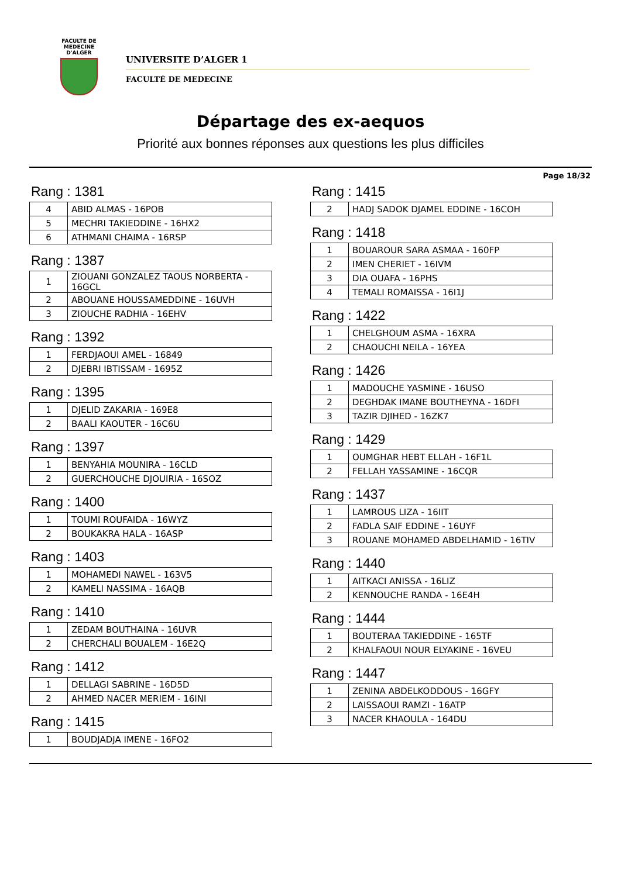FACULTE DE MEDECINE
D'ALGER
UNIVERSITE D’ALGER 1
FACULTÉ DE MEDECINE
Départage des ex-aequos
Priorité aux bonnes réponses aux questions les plus difficiles
Page 18/32
Rang : 1381
| 4 | ABID ALMAS - 16POB |
| 5 | MECHRI TAKIEDDINE - 16HX2 |
| 6 | ATHMANI CHAIMA - 16RSP |
Rang : 1387
| 1 | ZIOUANI GONZALEZ TAOUS NORBERTA - 16GCL |
| 2 | ABOUANE HOUSSAMEDDINE - 16UVH |
| 3 | ZIOUCHE RADHIA - 16EHV |
Rang : 1392
| 1 | FERDJAOUI AMEL - 16849 |
| 2 | DJEBRI IBTISSAM - 1695Z |
Rang : 1395
| 1 | DJELID ZAKARIA - 169E8 |
| 2 | BAALI KAOUTER - 16C6U |
Rang : 1397
| 1 | BENYAHIA MOUNIRA - 16CLD |
| 2 | GUERCHOUCHE DJOUIRIA - 16SOZ |
Rang : 1400
| 1 | TOUMI ROUFAIDA - 16WYZ |
| 2 | BOUKAKRA HALA - 16ASP |
Rang : 1403
| 1 | MOHAMEDI NAWEL - 163V5 |
| 2 | KAMELI NASSIMA - 16AQB |
Rang : 1410
| 1 | ZEDAM BOUTHAINA - 16UVR |
| 2 | CHERCHALI BOUALEM - 16E2Q |
Rang : 1412
| 1 | DELLAGI SABRINE - 16D5D |
| 2 | AHMED NACER MERIEM - 16INI |
Rang : 1415
| 1 | BOUDJADJA IMENE - 16FO2 |
Rang : 1415
| 2 | HADJ SADOK DJAMEL EDDINE - 16COH |
Rang : 1418
| 1 | BOUAROUR SARA ASMAA - 160FP |
| 2 | IMEN CHERIET - 16IVM |
| 3 | DIA OUAFA - 16PHS |
| 4 | TEMALI ROMAISSA - 16I1J |
Rang : 1422
| 1 | CHELGHOUM ASMA - 16XRA |
| 2 | CHAOUCHI NEILA - 16YEA |
Rang : 1426
| 1 | MADOUCHE YASMINE - 16USO |
| 2 | DEGHDAK IMANE BOUTHEYNA - 16DFI |
| 3 | TAZIR DJIHED - 16ZK7 |
Rang : 1429
| 1 | OUMGHAR HEBT ELLAH - 16F1L |
| 2 | FELLAH YASSAMINE - 16CQR |
Rang : 1437
| 1 | LAMROUS LIZA - 16IIT |
| 2 | FADLA SAIF EDDINE - 16UYF |
| 3 | ROUANE MOHAMED ABDELHAMID - 16TIV |
Rang : 1440
| 1 | AITKACI ANISSA - 16LIZ |
| 2 | KENNOUCHE RANDA - 16E4H |
Rang : 1444
| 1 | BOUTERAA TAKIEDDINE - 165TF |
| 2 | KHALFAOUI NOUR ELYAKINE - 16VEU |
Rang : 1447
| 1 | ZENINA ABDELKODDOUS - 16GFY |
| 2 | LAISSAOUI RAMZI - 16ATP |
| 3 | NACER KHAOULA - 164DU |